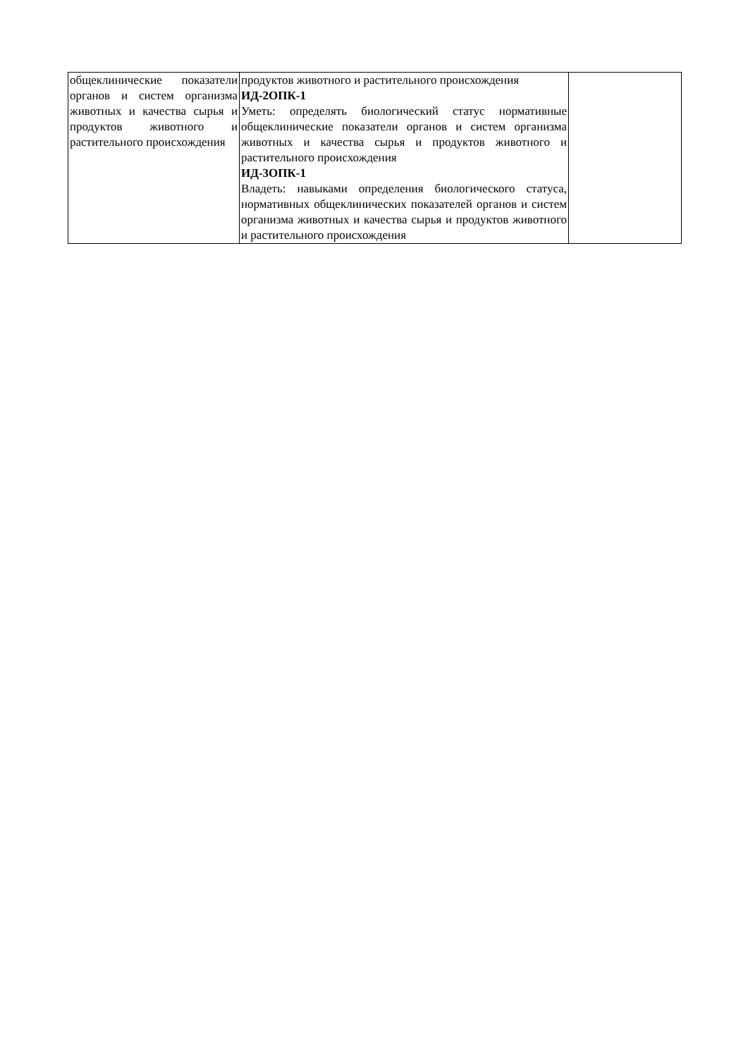| общеклинические показатели органов и систем организма животных и качества сырья и продуктов животного и растительного происхождения | продуктов животного и растительного происхождения ИД-2ОПК-1 Уметь: определять биологический статус нормативные общеклинические показатели органов и систем организма животных и качества сырья и продуктов животного и растительного происхождения ИД-3ОПК-1 Владеть: навыками определения биологического статуса, нормативных общеклинических показателей органов и систем организма животных и качества сырья и продуктов животного и растительного происхождения | |